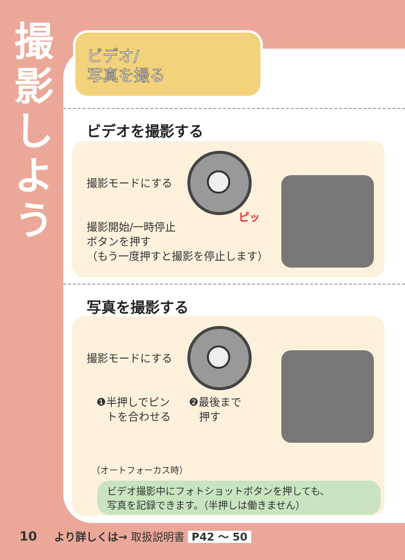撮
影
し
よ
う
ビデオ/
写真を撮る
ビデオを撮影する
撮影モードにする
撮影開始/一時停止
ボタンを押す
（もう一度押すと撮影を停止します）
ピッ
写真を撮影する
撮影モードにする
❶半押しでピン
トを合わせる
❷最後まで
押す
（オートフォーカス時）
ビデオ撮影中にフォトショットボタンを押しても、
写真を記録できます。（半押しは働きません）
10 より詳しくは→ 取扱説明書 P42 ～ 50